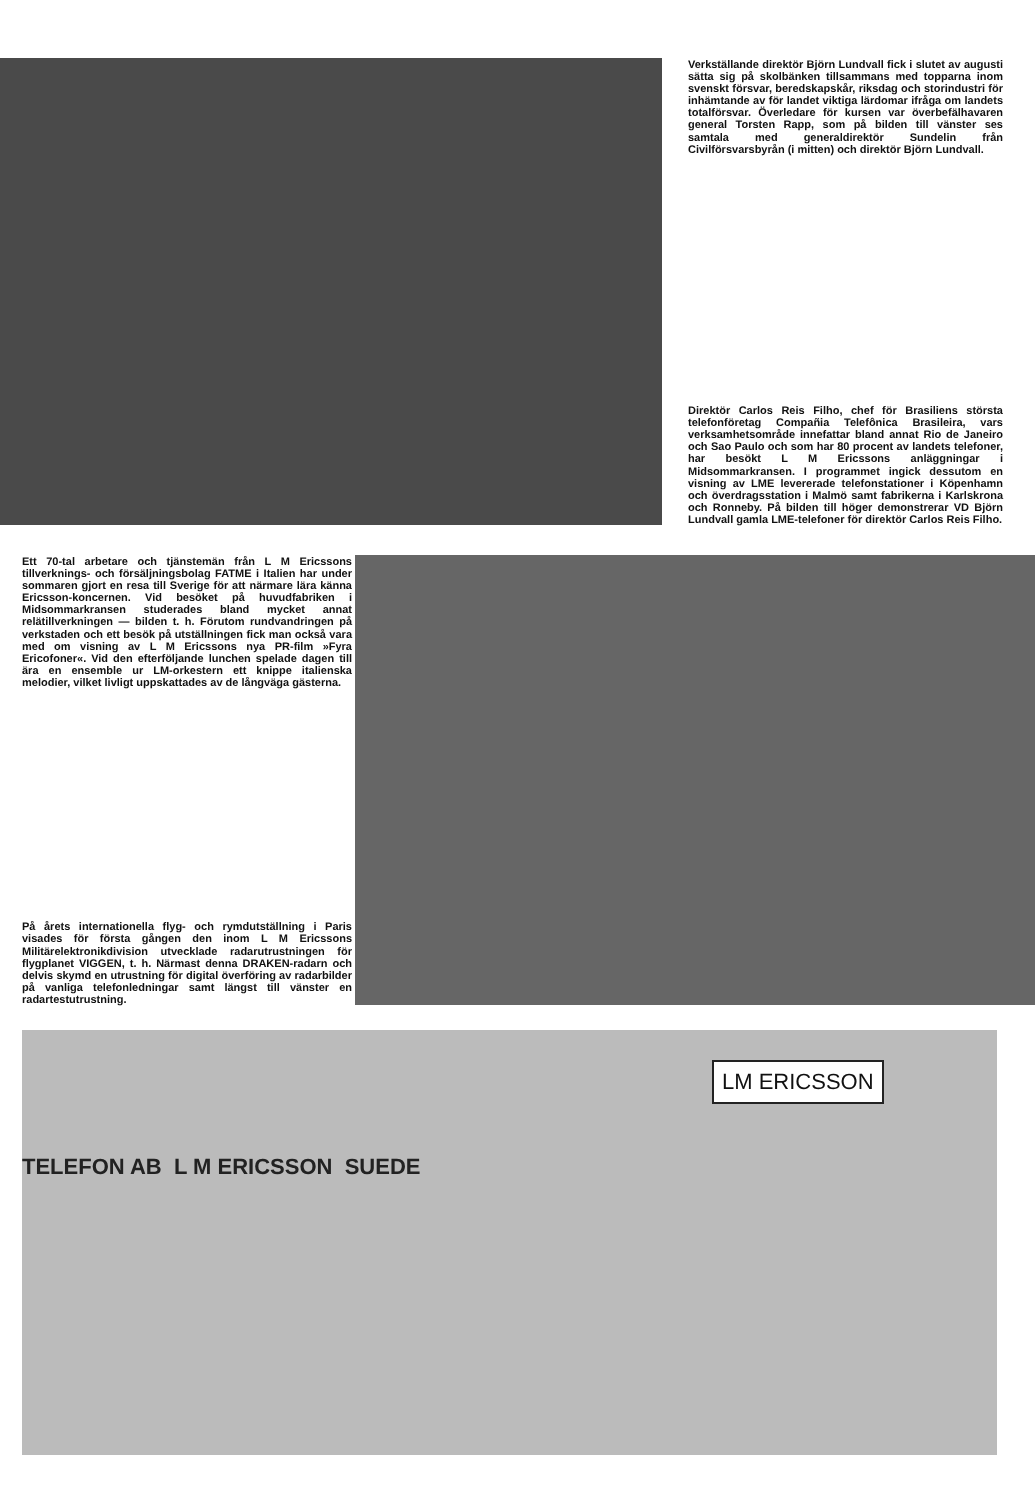Verkställande direktör Björn Lundvall fick i slutet av augusti sätta sig på skolbänken tillsammans med topparna inom svenskt försvar, beredskapskår, riksdag och storindustri för inhämtande av för landet viktiga lärdomar ifråga om landets totalförsvar. Överledare för kursen var överbefälhavaren general Torsten Rapp, som på bilden till vänster ses samtala med generaldirektör Sundelin från Civilförsvarsbyrån (i mitten) och direktör Björn Lundvall.
Direktör Carlos Reis Filho, chef för Brasiliens största telefonföretag Compañia Telefônica Brasileira, vars verksamhetsområde innefattar bland annat Rio de Janeiro och Sao Paulo och som har 80 procent av landets telefoner, har besökt L M Ericssons anläggningar i Midsommarkransen. I programmet ingick dessutom en visning av LME levererade telefonstationer i Köpenhamn och överdragsstation i Malmö samt fabrikerna i Karlskrona och Ronneby. På bilden till höger demonstrerar VD Björn Lundvall gamla LME-telefoner för direktör Carlos Reis Filho.
Ett 70-tal arbetare och tjänstemän från L M Ericssons tillverknings- och försäljningsbolag FATME i Italien har under sommaren gjort en resa till Sverige för att närmare lära känna Ericsson-koncernen. Vid besöket på huvudfabriken i Midsommarkransen studerades bland mycket annat relätillverkningen — bilden t. h. Förutom rundvandringen på verkstaden och ett besök på utställningen fick man också vara med om visning av L M Ericssons nya PR-film »Fyra Ericofoner«. Vid den efterföljande lunchen spelade dagen till ära en ensemble ur LM-orkestern ett knippe italienska melodier, vilket livligt uppskattades av de långväga gästerna.
På årets internationella flyg- och rymdutställning i Paris visades för första gången den inom L M Ericssons Militärelektronikdivision utvecklade radarutrustningen för flygplanet VIGGEN, t. h. Närmast denna DRAKEN-radarn och delvis skymd en utrustning för digital överföring av radarbilder på vanliga telefonledningar samt längst till vänster en radartestutrustning.
TELEFON AB L M ERICSSON SUEDE
LM ERICSSON